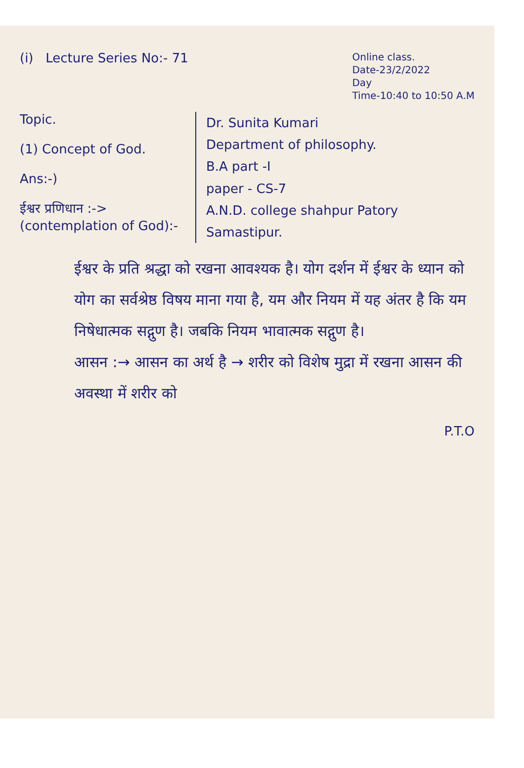(i) Lecture Series No:- 71
Online class.
Date-23/2/2022
Day
Time-10:40 to 10:50 A.M
Topic.
(1) Concept of God.
Ans:-)
ईश्वर प्रणिधान :->
(contemplation of God):-
Dr. Sunita Kumari
Department of philosophy.
B.A part -I
paper - CS-7
A.N.D. college shahpur Patory Samastipur.
ईश्वर के प्रति श्रद्धा को रखना आवश्यक है। योग दर्शन में ईश्वर के ध्यान को योग का सर्वश्रेष्ठ विषय माना गया है, यम और नियम में यह अंतर है कि यम निषेधात्मक सद्गुण है। जबकि नियम भावात्मक सद्गुण है।
आसन :→ आसन का अर्थ है → शरीर को विशेष मुद्रा में रखना आसन की अवस्था में शरीर को
P.T.O